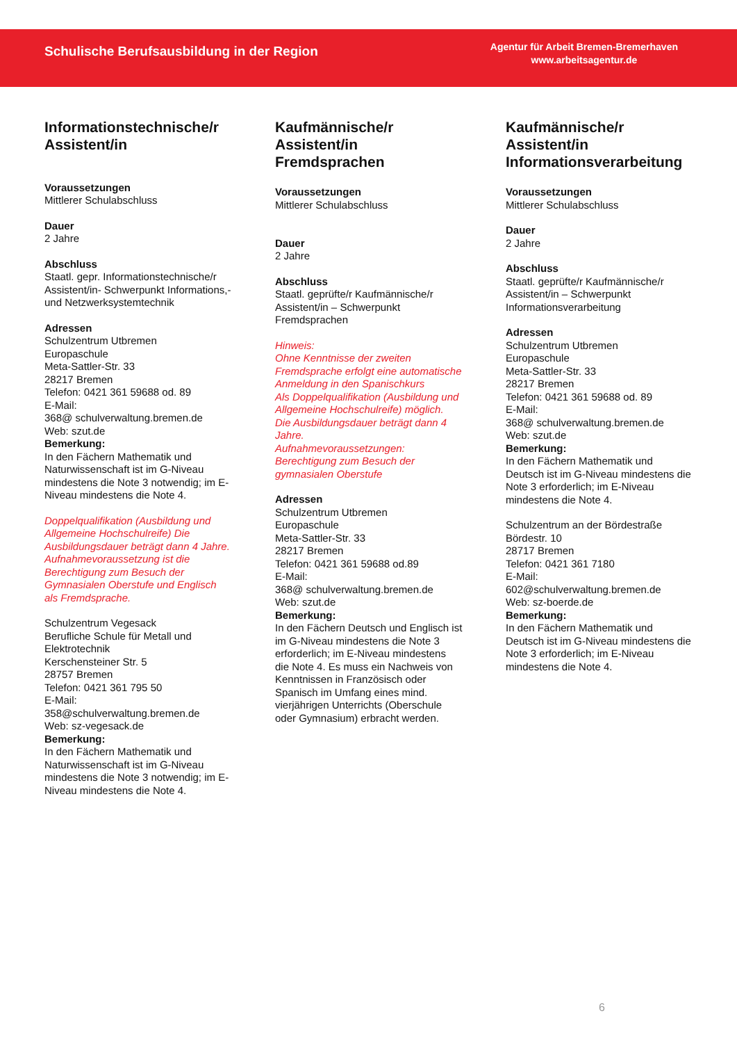Schulische Berufsausbildung in der Region
Agentur für Arbeit Bremen-Bremerhaven
www.arbeitsagentur.de
Informationstechnische/r Assistent/in
Voraussetzungen
Mittlerer Schulabschluss
Dauer
2 Jahre
Abschluss
Staatl. gepr. Informationstechnische/r Assistent/in- Schwerpunkt Informations,-und Netzwerksystemtechnik
Adressen
Schulzentrum Utbremen
Europaschule
Meta-Sattler-Str. 33
28217 Bremen
Telefon: 0421 361 59688 od. 89
E-Mail:
368@ schulverwaltung.bremen.de
Web: szut.de
Bemerkung:
In den Fächern Mathematik und Naturwissenschaft ist im G-Niveau mindestens die Note 3 notwendig; im E-Niveau mindestens die Note 4.
Doppelqualifikation (Ausbildung und Allgemeine Hochschulreife) Die Ausbildungsdauer beträgt dann 4 Jahre.
Aufnahmevoraussetzung ist die Berechtigung zum Besuch der Gymnasialen Oberstufe und Englisch als Fremdsprache.
Schulzentrum Vegesack
Berufliche Schule für Metall und Elektrotechnik
Kerschensteiner Str. 5
28757 Bremen
Telefon: 0421 361 795 50
E-Mail:
358@schulverwaltung.bremen.de
Web: sz-vegesack.de
Bemerkung:
In den Fächern Mathematik und Naturwissenschaft ist im G-Niveau mindestens die Note 3 notwendig; im E-Niveau mindestens die Note 4.
Kaufmännische/r Assistent/in Fremdsprachen
Voraussetzungen
Mittlerer Schulabschluss
Dauer
2 Jahre
Abschluss
Staatl. geprüfte/r Kaufmännische/r Assistent/in – Schwerpunkt Fremdsprachen
Hinweis:
Ohne Kenntnisse der zweiten Fremdsprache erfolgt eine automatische Anmeldung in den Spanischkurs
Als Doppelqualifikation (Ausbildung und Allgemeine Hochschulreife) möglich.
Die Ausbildungsdauer beträgt dann 4 Jahre.
Aufnahmevoraussetzungen:
Berechtigung zum Besuch der gymnasialen Oberstufe
Adressen
Schulzentrum Utbremen
Europaschule
Meta-Sattler-Str. 33
28217 Bremen
Telefon: 0421 361 59688 od.89
E-Mail:
368@ schulverwaltung.bremen.de
Web: szut.de
Bemerkung:
In den Fächern Deutsch und Englisch ist im G-Niveau mindestens die Note 3 erforderlich; im E-Niveau mindestens die Note 4. Es muss ein Nachweis von Kenntnissen in Französisch oder Spanisch im Umfang eines mind. vierjährigen Unterrichts (Oberschule oder Gymnasium) erbracht werden.
Kaufmännische/r Assistent/in Informationsverarbeitung
Voraussetzungen
Mittlerer Schulabschluss
Dauer
2 Jahre
Abschluss
Staatl. geprüfte/r Kaufmännische/r Assistent/in – Schwerpunkt Informationsverarbeitung
Adressen
Schulzentrum Utbremen
Europaschule
Meta-Sattler-Str. 33
28217 Bremen
Telefon: 0421 361 59688 od. 89
E-Mail:
368@ schulverwaltung.bremen.de
Web: szut.de
Bemerkung:
In den Fächern Mathematik und Deutsch ist im G-Niveau mindestens die Note 3 erforderlich; im E-Niveau mindestens die Note 4.
Schulzentrum an der Bördestraße
Bördestr. 10
28717 Bremen
Telefon: 0421 361 7180
E-Mail:
602@schulverwaltung.bremen.de
Web: sz-boerde.de
Bemerkung:
In den Fächern Mathematik und Deutsch ist im G-Niveau mindestens die Note 3 erforderlich; im E-Niveau mindestens die Note 4.
6